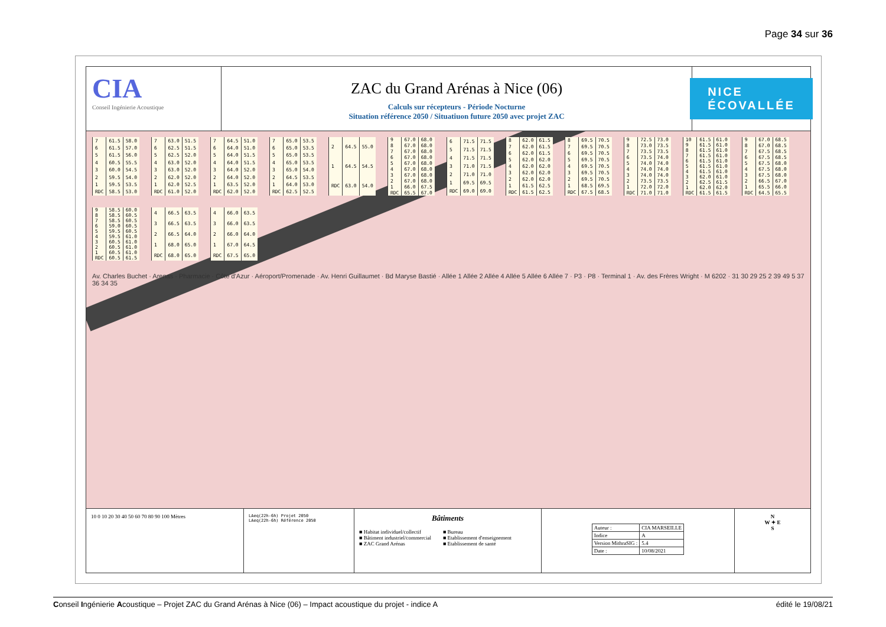Page 34 sur 36
CIA
Conseil Ingénierie Acoustique
ZAC du Grand Arénas à Nice (06)
Calculs sur récepteurs - Période Nocturne
Situation référence 2050 / Situatiuon future 2050 avec projet ZAC
NICE
ÉCOVALLÉE
| 7 | 61.5 | 58.0 |
| 6 | 61.5 | 57.0 |
| 5 | 61.5 | 56.0 |
| 4 | 60.5 | 55.5 |
| 3 | 60.0 | 54.5 |
| 2 | 59.5 | 54.0 |
| 1 | 59.5 | 53.5 |
| RDC | 58.5 | 53.0 |
| 7 | 63.0 | 51.5 |
| 6 | 62.5 | 51.5 |
| 5 | 62.5 | 52.0 |
| 4 | 63.0 | 52.0 |
| 3 | 63.0 | 52.0 |
| 2 | 62.0 | 52.0 |
| 1 | 62.0 | 52.5 |
| RDC | 61.0 | 52.0 |
| 7 | 64.5 | 51.0 |
| 6 | 64.0 | 51.0 |
| 5 | 64.0 | 51.5 |
| 4 | 64.0 | 51.5 |
| 3 | 64.0 | 52.0 |
| 2 | 64.0 | 52.0 |
| 1 | 63.5 | 52.0 |
| RDC | 62.0 | 52.0 |
| 7 | 65.0 | 53.5 |
| 6 | 65.0 | 53.5 |
| 5 | 65.0 | 53.5 |
| 4 | 65.0 | 53.5 |
| 3 | 65.0 | 54.0 |
| 2 | 64.5 | 53.5 |
| 1 | 64.0 | 53.0 |
| RDC | 62.5 | 52.5 |
| 2 | 64.5 | 55.0 |
| 1 | 64.5 | 54.5 |
| RDC | 63.0 | 54.0 |
| 9 | 67.0 | 68.0 |
| 8 | 67.0 | 68.0 |
| 7 | 67.0 | 68.0 |
| 6 | 67.0 | 68.0 |
| 5 | 67.0 | 68.0 |
| 4 | 67.0 | 68.0 |
| 3 | 67.0 | 68.0 |
| 2 | 67.0 | 68.0 |
| 1 | 66.0 | 67.5 |
| RDC | 65.5 | 67.0 |
| 6 | 71.5 | 71.5 |
| 5 | 71.5 | 71.5 |
| 4 | 71.5 | 71.5 |
| 3 | 71.0 | 71.5 |
| 2 | 71.0 | 71.0 |
| 1 | 69.5 | 69.5 |
| RDC | 69.0 | 69.0 |
| 8 | 62.0 | 61.5 |
| 7 | 62.0 | 61.5 |
| 6 | 62.0 | 61.5 |
| 5 | 62.0 | 62.0 |
| 4 | 62.0 | 62.0 |
| 3 | 62.0 | 62.0 |
| 2 | 62.0 | 62.0 |
| 1 | 61.5 | 62.5 |
| RDC | 61.5 | 62.5 |
| 8 | 69.5 | 70.5 |
| 7 | 69.5 | 70.5 |
| 6 | 69.5 | 70.5 |
| 5 | 69.5 | 70.5 |
| 4 | 69.5 | 70.5 |
| 3 | 69.5 | 70.5 |
| 2 | 69.5 | 70.5 |
| 1 | 68.5 | 69.5 |
| RDC | 67.5 | 68.5 |
| 9 | 72.5 | 73.0 |
| 8 | 73.0 | 73.5 |
| 7 | 73.5 | 73.5 |
| 6 | 73.5 | 74.0 |
| 5 | 74.0 | 74.0 |
| 4 | 74.0 | 74.0 |
| 3 | 74.0 | 74.0 |
| 2 | 73.5 | 73.5 |
| 1 | 72.0 | 72.0 |
| RDC | 71.0 | 71.0 |
| 10 | 61.5 | 61.0 |
| 9 | 61.5 | 61.0 |
| 8 | 61.5 | 61.0 |
| 7 | 61.5 | 61.0 |
| 6 | 61.5 | 61.0 |
| 5 | 61.5 | 61.0 |
| 4 | 61.5 | 61.0 |
| 3 | 62.0 | 61.0 |
| 2 | 62.5 | 61.5 |
| 1 | 62.0 | 62.0 |
| RDC | 61.5 | 61.5 |
| 9 | 67.0 | 68.5 |
| 8 | 67.0 | 68.5 |
| 7 | 67.5 | 68.5 |
| 6 | 67.5 | 68.5 |
| 5 | 67.5 | 68.0 |
| 4 | 67.5 | 68.0 |
| 3 | 67.5 | 68.0 |
| 2 | 66.5 | 67.0 |
| 1 | 65.5 | 66.0 |
| RDC | 64.5 | 65.5 |
| 9 | 58.5 | 60.0 |
| 8 | 58.5 | 60.5 |
| 7 | 58.5 | 60.5 |
| 6 | 59.0 | 60.5 |
| 5 | 59.5 | 60.5 |
| 4 | 59.5 | 61.0 |
| 3 | 60.5 | 61.0 |
| 2 | 60.5 | 61.0 |
| 1 | 60.5 | 61.0 |
| RDC | 60.5 | 61.5 |
| 4 | 66.5 | 63.5 |
| 3 | 66.5 | 63.5 |
| 2 | 66.5 | 64.0 |
| 1 | 68.0 | 65.0 |
| RDC | 68.0 | 65.0 |
| 4 | 66.0 | 63.5 |
| 3 | 66.0 | 63.5 |
| 2 | 66.0 | 64.0 |
| 1 | 67.0 | 64.5 |
| RDC | 67.5 | 65.0 |
Av. Charles Buchet · Arenas · Pharmacie · Côte d'Azur · Aéroport/Promenade · Av. Henri Guillaumet · Bd Maryse Bastié · Allée 1 Allée 2 Allée 4 Allée 5 Allée 6 Allée 7 · P3 · P8 · Terminal 1 · Av. des Frères Wright · M 6202 · 31 30 29 25 2 39 49 5 37 36 34 35
10 0 10 20 30 40 50 60 70 80 90 100 Mètres
LAeq(22h-6h) Projet 2050
LAeq(22h-6h) Référence 2050
Bâtiments
■ Habitat individuel/collectif
■ Bâtiment industriel/commercial
■ ZAC Grand Arénas
■ Bureau
■ Etablissement d'enseignement
■ Etablissement de santé
| Auteur : | CIA MARSEILLE |
| Indice | A |
| Version MithraSIG : | 5.4 |
| Date : | 10/08/2021 |
N
W ✦ E
S
Conseil Ingénierie Acoustique – Projet ZAC du Grand Arénas à Nice (06) – Impact acoustique du projet - indice A édité le 19/08/21